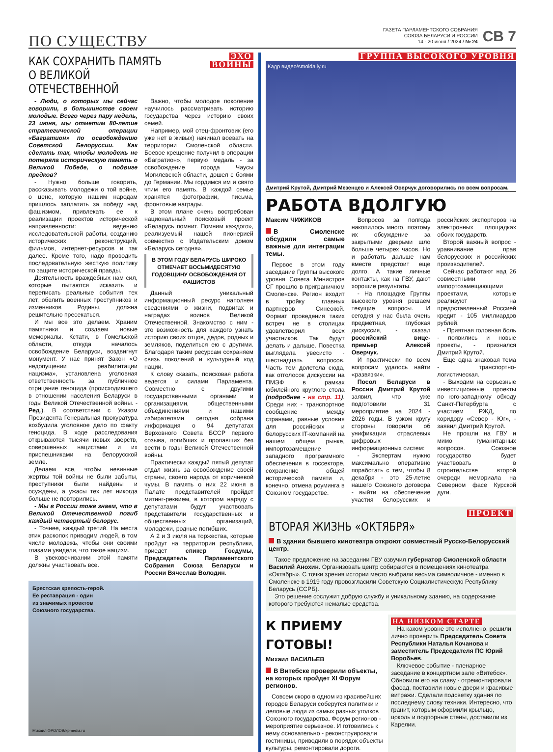ПО СУЩЕСТВУ
ГАЗЕТА ПАРЛАМЕНТСКОГО СОБРАНИЯ
СОЮЗА БЕЛАРУСИ И РОССИИ
14 - 20 июня / 2024 / № 24
СВ 7
КАК СОХРАНИТЬ ПАМЯТЬ
О ВЕЛИКОЙ ОТЕЧЕСТВЕННОЙ
ЭХО
ВОЙНЫ
- Люди, о которых мы сейчас говорили, в большинстве своем молодые. Всего через пару недель, 23 июня, мы отметим 80-летие стратегической операции «Багратион» по освобождению Советской Белоруссии. Как сделать так, чтобы молодежь не потеряла историческую память о Великой Победе, о подвиге предков?
- Нужно больше говорить, рассказывать молодежи о той войне, о цене, которую нашим народам пришлось заплатить за победу над фашизмом, привлекать ее к реализации проектов исторической направленности: ведению исследовательской работы, созданию исторических реконструкций, фильмов, интернет-ресурсов и так далее. Кроме того, надо проводить последовательную жесткую политику по защите исторической правды.
Деятельность враждебных нам сил, которые пытаются исказить и переписать реальные события тех лет, обелить военных преступников и изменников Родины, должна решительно пресекаться.
И мы все это делаем. Храним памятники и создаем новые мемориалы. Кстати, в Гомельской области, откуда началось освобождение Беларуси, воздвигнут монумент. У нас принят Закон «О недопущении реабилитации нацизма», установлена уголовная ответственность за публичное отрицание геноцида (происходившего в отношении населения Беларуси в годы Великой Отечественной войны. - Ред.). В соответствии с Указом Президента Генеральная прокуратура возбудила уголовное дело по факту геноцида. В ходе расследования открываются тысячи новых зверств, совершенных нацистами и их приспешниками на белорусской земле.
Делаем все, чтобы невинные жертвы той войны не были забыты, преступники были найдены и осуждены, а ужасы тех лет никогда больше не повторились.
- Мы в России тоже знаем, что в Великой Отечественной погиб каждый четвертый белорус.
- Точнее, каждый третий. На места этих раскопок приводим людей, в том числе молодежь, чтобы они своими глазами увидели, что такое нацизм.
В увековечивании этой памяти должны участвовать все.
Важно, чтобы молодое поколение научилось рассматривать историю государства через историю своих семей.
Например, мой отец-фронтовик (его уже нет в живых) начинал воевать на территории Смоленской области. Боевое крещение получил в операции «Багратион», первую медаль - за освобождение города Чаусы Могилевской области, дошел с боями до Германии. Мы гордимся им и свято чтим его память. В каждой семье хранятся фотографии, письма, фронтовые награды.
В этом плане очень востребован национальный поисковый проект «Беларусь помнит. Помним каждого», реализуемый нашей пионерией совместно с Издательским домом «Беларусь сегодня».
В ЭТОМ ГОДУ БЕЛАРУСЬ ШИРОКО ОТМЕЧАЕТ ВОСЬМИДЕСЯТУЮ ГОДОВЩИНУ ОСВОБОЖДЕНИЯ ОТ ФАШИСТОВ
Данный уникальный информационный ресурс наполнен сведениями о жизни, подвигах и наградах воинов Великой Отечественной. Знакомство с ним - это возможность для каждого узнать историю своих отцов, дедов, родных и земляков, поделиться ею с другими. Благодаря таким ресурсам сохраняем связь поколений и культурный код нации.
К слову сказать, поисковая работа ведется и силами Парламента. Совместно с другими государственными органами и организациями, общественными объединениями и нашими избирателями сегодня собрана информация о 94 депутатах Верховного Совета БССР первого созыва, погибших и пропавших без вести в годы Великой Отечественной войны.
Практически каждый пятый депутат отдал жизнь за освобождение своей страны, своего народа от коричневой чумы. В память о них 22 июня в Палате представителей пройдет митинг-реквием, в котором наряду с депутатами будут участвовать представители государственных и общественных организаций, молодежи, родные погибших.
А 2 и 3 июля на торжества, которые пройдут на территории республики, приедет спикер Госдумы, Председатель Парламентского Собрания Союза Беларуси и России Вячеслав Володин.
Брестская крепость-герой.
Ее реставрация - один
из значимых проектов
Союзного государства.
Михаил ФРОЛОВ/kpmedia.ru
ГРУППА ВЫСОКОГО УРОВНЯ
Кадр видео/smoldaily.ru
Дмитрий Крутой, Дмитрий Мезенцев и Алексей Оверчук договорились по всем вопросам.
РАБОТА ВДОЛГУЮ
Максим ЧИЖИКОВ
В Смоленске обсудили самые важные для интеграции темы.
Первое в этом году заседание Группы высокого уровня Совета Министров СГ прошло в приграничном Смоленске. Регион входит в тройку главных партнеров Синеокой. Формат проведения таких встреч не в столицах удовлетворил всех участников. Так будут делать и дальше. Повестка выглядела увесисто - шестнадцать вопросов. Часть тем долетела сюда, как отголосок дискуссии на ПМЭФ в рамках юбилейного круглого стола (подробнее - на стр. 11). Среди них - транспортное сообщение между странами, равные условия для российских и белорусских IT-компаний на нашем общем рынке, импортозамещение западного программного обеспечения в госсекторе, сохранение общей исторической памяти и, конечно, отмена роуминга в Союзном государстве.
Вопросов за полгода накопилось много, поэтому их обсуждение за закрытыми дверьми шло больше четырех часов. Но и работать дальше нам вместе предстоит еще долго. А такие личные контакты, как на ГВУ, дают хорошие результаты.
- На площадке Группы высокого уровня решаем текущие вопросы. И сегодня у нас была очень предметная, глубокая дискуссия, - сказал российский вице-премьер Алексей Оверчук.
И практически по всем вопросам удалось найти «развязки».
Посол Беларуси в России Дмитрий Крутой заявил, что уже подготовили 31 мероприятие на 2024 - 2026 годы. В узком кругу стороны говорили об унификации отраслевых цифровых информационных систем:
- Экспертам нужно максимально оперативно поработать с тем, чтобы 8 декабря - это 25-летие нашего Союзного договора - выйти на обеспечение участия белорусских и российских экспортеров на электронных площадках обоих государств.
Второй важный вопрос - уравнивание прав белорусских и российских производителей.
Сейчас работают над 26 совместными импортозамещающими проектами, которые реализуют на предоставленный Россией кредит - 105 миллиардов рублей.
- Приятная головная боль - появились и новые проекты, - признался Дмитрий Крутой.
Еще одна знаковая тема - транспортно-логистическая.
- Выходим на серьезные инвестиционные проекты по юго-западному обходу Санкт-Петербурга с участием РЖД, по коридору «Север - Юг», - заявил Дмитрий Крутой.
Не прошли на ГВУ и мимо гуманитарных вопросов. Союзное государство будет участвовать в строительстве второй очереди мемориала на Северном фасе Курской дуги.
ПРОЕКТ
ВТОРАЯ ЖИЗНЬ «ОКТЯБРЯ»
В здании бывшего кинотеатра откроют совместный Русско-Белорусский центр.
Такое предложение на заседании ГВУ озвучил губернатор Смоленской области Василий Анохин. Организовать центр собираются в помещениях кинотеатра «Октябрь». С точки зрения истории место выбрали весьма символичное - именно в Смоленске в 1919 году провозгласили Советскую Социалистическую Республику Беларусь (ССРБ).
Это решение сослужит добрую службу и уникальному зданию, на содержание которого требуются немалые средства.
К ПРИЕМУ ГОТОВЫ!
Михаил ВАСИЛЬЕВ
В Витебске проверили объекты, на которых пройдет XI Форум регионов.
Совсем скоро в одном из красивейших городов Беларуси соберутся политики и деловые люди из самых разных уголков Союзного государства. Форум регионов - мероприятие серьезное. И готовились к нему основательно - реконструировали гостиницы, приводили в порядок объекты культуры, ремонтировали дороги.
НА НИЗКОМ СТАРТЕ
На каком уровне это исполнено, решили лично проверить Председатель Совета Республики Наталья Кочанова и заместитель Председателя ПС Юрий Воробьев.
Ключевое событие - пленарное заседание в концертном зале «Витебск». Обновили его на славу - отремонтировали фасад, поставили новые двери и красивые витражи. Сделали подсветку здания по последнему слову техники. Интересно, что гранит, которым оформили крыльцо, цоколь и подпорные стены, доставили из Карелии.